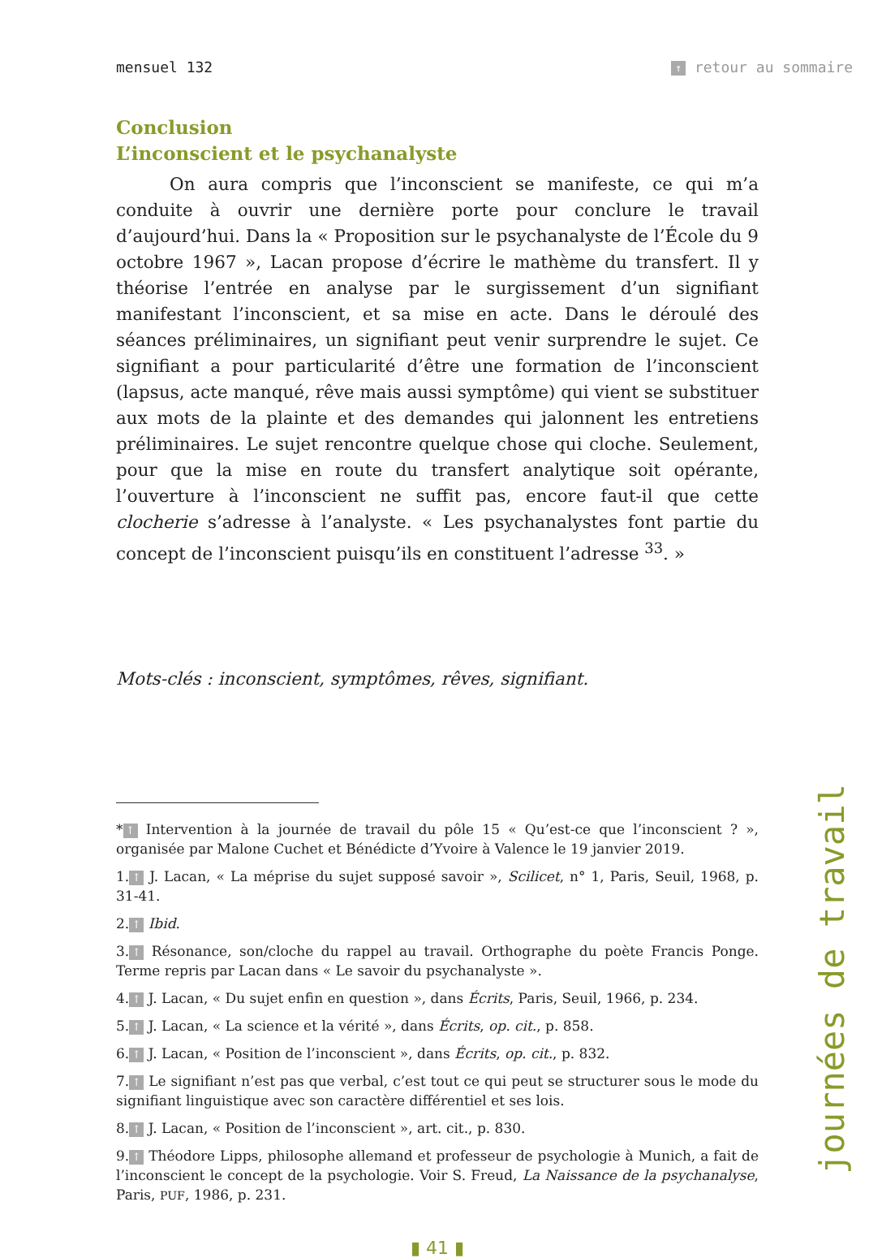mensuel 132 ↑ retour au sommaire
Conclusion
L’inconscient et le psychanalyste
On aura compris que l’inconscient se manifeste, ce qui m’a conduite à ouvrir une dernière porte pour conclure le travail d’aujourd’hui. Dans la « Proposition sur le psychanalyste de l’École du 9 octobre 1967 », Lacan propose d’écrire le mathème du transfert. Il y théorise l’entrée en analyse par le surgissement d’un signifiant manifestant l’inconscient, et sa mise en acte. Dans le déroulé des séances préliminaires, un signifiant peut venir surprendre le sujet. Ce signifiant a pour particularité d’être une formation de l’inconscient (lapsus, acte manqué, rêve mais aussi symptôme) qui vient se substituer aux mots de la plainte et des demandes qui jalonnent les entretiens préliminaires. Le sujet rencontre quelque chose qui cloche. Seulement, pour que la mise en route du transfert analytique soit opérante, l’ouverture à l’inconscient ne suffit pas, encore faut-il que cette clocherie s’adresse à l’analyste. « Les psychanalystes font partie du concept de l’inconscient puisqu’ils en constituent l’adresse <sup>33</sup>. »
Mots-clés : inconscient, symptômes, rêves, signifiant.
* ↑ Intervention à la journée de travail du pôle 15 « Qu’est-ce que l’inconscient ? », organisée par Malone Cuchet et Bénédicte d’Yvoire à Valence le 19 janvier 2019.
1. ↑ J. Lacan, « La méprise du sujet supposé savoir », Scilicet, n° 1, Paris, Seuil, 1968, p. 31-41.
2. ↑ Ibid.
3. ↑ Résonance, son/cloche du rappel au travail. Orthographe du poète Francis Ponge. Terme repris par Lacan dans « Le savoir du psychanalyste ».
4. ↑ J. Lacan, « Du sujet enfin en question », dans Écrits, Paris, Seuil, 1966, p. 234.
5. ↑ J. Lacan, « La science et la vérité », dans Écrits, op. cit., p. 858.
6. ↑ J. Lacan, « Position de l’inconscient », dans Écrits, op. cit., p. 832.
7. ↑ Le signifiant n’est pas que verbal, c’est tout ce qui peut se structurer sous le mode du signifiant linguistique avec son caractère différentiel et ses lois.
8. ↑ J. Lacan, « Position de l’inconscient », art. cit., p. 830.
9. ↑ Théodore Lipps, philosophe allemand et professeur de psychologie à Munich, a fait de l’inconscient le concept de la psychologie. Voir S. Freud, La Naissance de la psychanalyse, Paris, PUF, 1986, p. 231.
▮ 41 ▮
journées de travail